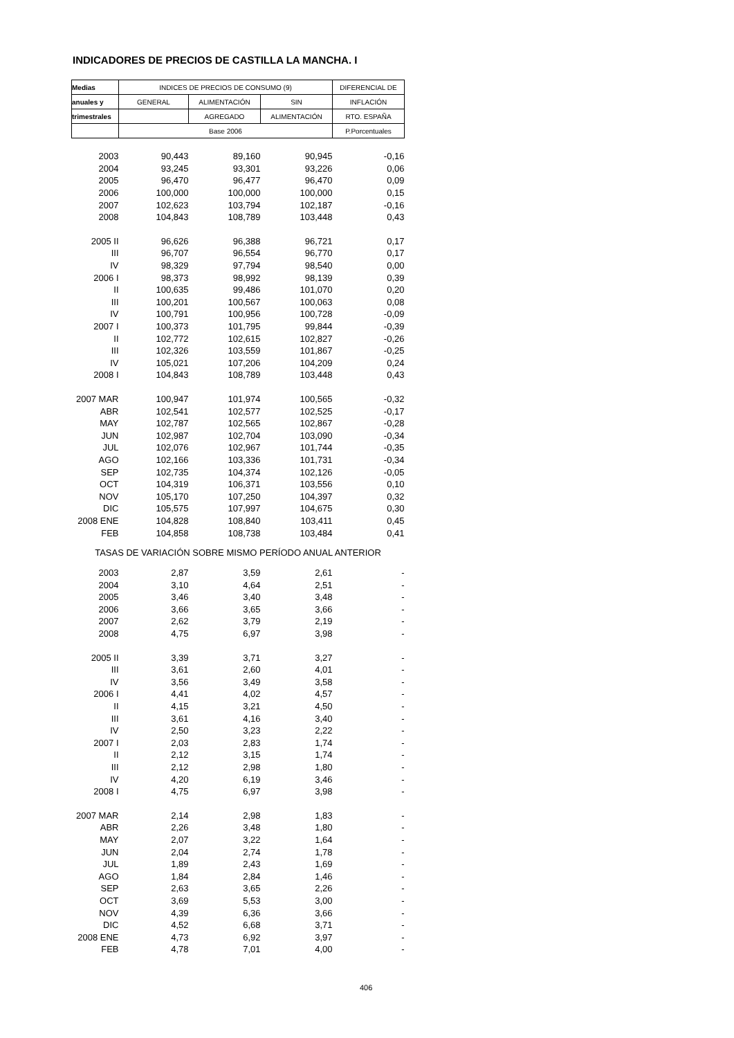INDICADORES DE PRECIOS DE CASTILLA LA MANCHA. I
| Medias | INDICES DE PRECIOS DE CONSUMO (9) | | | DIFERENCIAL DE |
| --- | --- | --- | --- | --- |
| anuales y | GENERAL | ALIMENTACIÓN | SIN | INFLACIÓN |
| trimestrales | | AGREGADO | ALIMENTACIÓN | RTO. ESPAÑA |
| | Base 2006 | | | P.Porcentuales |
| 2003 | 90,443 | 89,160 | 90,945 | -0,16 |
| 2004 | 93,245 | 93,301 | 93,226 | 0,06 |
| 2005 | 96,470 | 96,477 | 96,470 | 0,09 |
| 2006 | 100,000 | 100,000 | 100,000 | 0,15 |
| 2007 | 102,623 | 103,794 | 102,187 | -0,16 |
| 2008 | 104,843 | 108,789 | 103,448 | 0,43 |
| 2005 II | 96,626 | 96,388 | 96,721 | 0,17 |
| III | 96,707 | 96,554 | 96,770 | 0,17 |
| IV | 98,329 | 97,794 | 98,540 | 0,00 |
| 2006 I | 98,373 | 98,992 | 98,139 | 0,39 |
| II | 100,635 | 99,486 | 101,070 | 0,20 |
| III | 100,201 | 100,567 | 100,063 | 0,08 |
| IV | 100,791 | 100,956 | 100,728 | -0,09 |
| 2007 I | 100,373 | 101,795 | 99,844 | -0,39 |
| II | 102,772 | 102,615 | 102,827 | -0,26 |
| III | 102,326 | 103,559 | 101,867 | -0,25 |
| IV | 105,021 | 107,206 | 104,209 | 0,24 |
| 2008 I | 104,843 | 108,789 | 103,448 | 0,43 |
| 2007 MAR | 100,947 | 101,974 | 100,565 | -0,32 |
| ABR | 102,541 | 102,577 | 102,525 | -0,17 |
| MAY | 102,787 | 102,565 | 102,867 | -0,28 |
| JUN | 102,987 | 102,704 | 103,090 | -0,34 |
| JUL | 102,076 | 102,967 | 101,744 | -0,35 |
| AGO | 102,166 | 103,336 | 101,731 | -0,34 |
| SEP | 102,735 | 104,374 | 102,126 | -0,05 |
| OCT | 104,319 | 106,371 | 103,556 | 0,10 |
| NOV | 105,170 | 107,250 | 104,397 | 0,32 |
| DIC | 105,575 | 107,997 | 104,675 | 0,30 |
| 2008 ENE | 104,828 | 108,840 | 103,411 | 0,45 |
| FEB | 104,858 | 108,738 | 103,484 | 0,41 |
| TASAS DE VARIACIÓN SOBRE MISMO PERÍODO ANUAL ANTERIOR | | | | |
| 2003 | 2,87 | 3,59 | 2,61 | - |
| 2004 | 3,10 | 4,64 | 2,51 | - |
| 2005 | 3,46 | 3,40 | 3,48 | - |
| 2006 | 3,66 | 3,65 | 3,66 | - |
| 2007 | 2,62 | 3,79 | 2,19 | - |
| 2008 | 4,75 | 6,97 | 3,98 | - |
| 2005 II | 3,39 | 3,71 | 3,27 | - |
| III | 3,61 | 2,60 | 4,01 | - |
| IV | 3,56 | 3,49 | 3,58 | - |
| 2006 I | 4,41 | 4,02 | 4,57 | - |
| II | 4,15 | 3,21 | 4,50 | - |
| III | 3,61 | 4,16 | 3,40 | - |
| IV | 2,50 | 3,23 | 2,22 | - |
| 2007 I | 2,03 | 2,83 | 1,74 | - |
| II | 2,12 | 3,15 | 1,74 | - |
| III | 2,12 | 2,98 | 1,80 | - |
| IV | 4,20 | 6,19 | 3,46 | - |
| 2008 I | 4,75 | 6,97 | 3,98 | - |
| 2007 MAR | 2,14 | 2,98 | 1,83 | - |
| ABR | 2,26 | 3,48 | 1,80 | - |
| MAY | 2,07 | 3,22 | 1,64 | - |
| JUN | 2,04 | 2,74 | 1,78 | - |
| JUL | 1,89 | 2,43 | 1,69 | - |
| AGO | 1,84 | 2,84 | 1,46 | - |
| SEP | 2,63 | 3,65 | 2,26 | - |
| OCT | 3,69 | 5,53 | 3,00 | - |
| NOV | 4,39 | 6,36 | 3,66 | - |
| DIC | 4,52 | 6,68 | 3,71 | - |
| 2008 ENE | 4,73 | 6,92 | 3,97 | - |
| FEB | 4,78 | 7,01 | 4,00 | - |
406